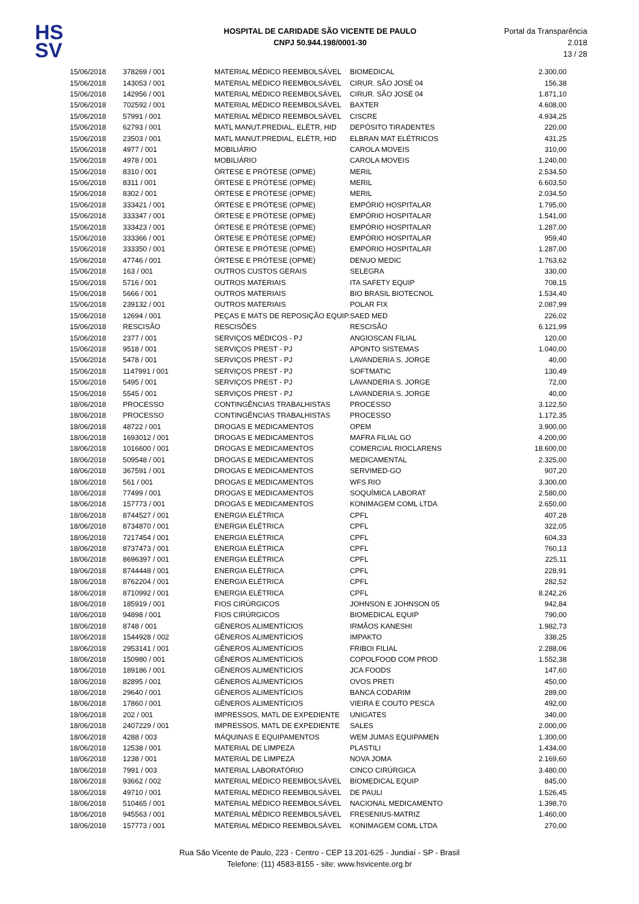HS
SV
HOSPITAL DE CARIDADE SÃO VICENTE DE PAULO
CNPJ 50.944.198/0001-30
Portal da Transparência 2.018
13 / 28
| 15/06/2018 | 378269 / 001 | MATERIAL MÉDICO REEMBOLSÁVEL | BIOMEDICAL | 2.300,00 |
| 15/06/2018 | 143053 / 001 | MATERIAL MÉDICO REEMBOLSÁVEL | CIRUR. SÃO JOSÉ 04 | 156,38 |
| 15/06/2018 | 142956 / 001 | MATERIAL MÉDICO REEMBOLSÁVEL | CIRUR. SÃO JOSÉ 04 | 1.871,10 |
| 15/06/2018 | 702592 / 001 | MATERIAL MÉDICO REEMBOLSÁVEL | BAXTER | 4.608,00 |
| 15/06/2018 | 57991 / 001 | MATERIAL MÉDICO REEMBOLSÁVEL | CISCRE | 4.934,25 |
| 15/06/2018 | 62793 / 001 | MATL MANUT.PREDIAL, ELÉTR, HID | DEPÓSITO TIRADENTES | 220,00 |
| 15/06/2018 | 23503 / 001 | MATL MANUT.PREDIAL, ELÉTR, HID | ELBRAN MAT ELÉTRICOS | 431,25 |
| 15/06/2018 | 4977 / 001 | MOBILIÁRIO | CAROLA MOVEIS | 310,00 |
| 15/06/2018 | 4978 / 001 | MOBILIÁRIO | CAROLA MOVEIS | 1.240,00 |
| 15/06/2018 | 8310 / 001 | ÓRTESE E PRÓTESE (OPME) | MERIL | 2.534,50 |
| 15/06/2018 | 8311 / 001 | ÓRTESE E PRÓTESE (OPME) | MERIL | 6.603,50 |
| 15/06/2018 | 8302 / 001 | ÓRTESE E PRÓTESE (OPME) | MERIL | 2.034,50 |
| 15/06/2018 | 333421 / 001 | ÓRTESE E PRÓTESE (OPME) | EMPÓRIO HOSPITALAR | 1.795,00 |
| 15/06/2018 | 333347 / 001 | ÓRTESE E PRÓTESE (OPME) | EMPÓRIO HOSPITALAR | 1.541,00 |
| 15/06/2018 | 333423 / 001 | ÓRTESE E PRÓTESE (OPME) | EMPÓRIO HOSPITALAR | 1.287,00 |
| 15/06/2018 | 333366 / 001 | ÓRTESE E PRÓTESE (OPME) | EMPÓRIO HOSPITALAR | 959,40 |
| 15/06/2018 | 333350 / 001 | ÓRTESE E PRÓTESE (OPME) | EMPÓRIO HOSPITALAR | 1.287,00 |
| 15/06/2018 | 47746 / 001 | ÓRTESE E PRÓTESE (OPME) | DENUO MEDIC | 1.763,62 |
| 15/06/2018 | 163 / 001 | OUTROS CUSTOS GERAIS | SELEGRA | 330,00 |
| 15/06/2018 | 5716 / 001 | OUTROS MATERIAIS | ITA SAFETY EQUIP | 708,15 |
| 15/06/2018 | 5666 / 001 | OUTROS MATERIAIS | BIO BRASIL BIOTECNOL | 1.534,40 |
| 15/06/2018 | 239132 / 001 | OUTROS MATERIAIS | POLAR FIX | 2.087,99 |
| 15/06/2018 | 12694 / 001 | PEÇAS E MATS DE REPOSIÇÃO EQUIP. | SAED MED | 226,02 |
| 15/06/2018 | RESCISÃO | RESCISÕES | RESCISÃO | 6.121,99 |
| 15/06/2018 | 2377 / 001 | SERVIÇOS MÉDICOS - PJ | ANGIOSCAN FILIAL | 120,00 |
| 15/06/2018 | 9518 / 001 | SERVIÇOS PREST - PJ | APONTO SISTEMAS | 1.040,00 |
| 15/06/2018 | 5478 / 001 | SERVIÇOS PREST - PJ | LAVANDERIA S. JORGE | 40,00 |
| 15/06/2018 | 1147991 / 001 | SERVIÇOS PREST - PJ | SOFTMATIC | 130,49 |
| 15/06/2018 | 5495 / 001 | SERVIÇOS PREST - PJ | LAVANDERIA S. JORGE | 72,00 |
| 15/06/2018 | 5545 / 001 | SERVIÇOS PREST - PJ | LAVANDERIA S. JORGE | 40,00 |
| 18/06/2018 | PROCESSO | CONTINGÊNCIAS TRABALHISTAS | PROCESSO | 3.122,50 |
| 18/06/2018 | PROCESSO | CONTINGÊNCIAS TRABALHISTAS | PROCESSO | 1.172,35 |
| 18/06/2018 | 48722 / 001 | DROGAS E MEDICAMENTOS | OPEM | 3.900,00 |
| 18/06/2018 | 1693012 / 001 | DROGAS E MEDICAMENTOS | MAFRA FILIAL GO | 4.200,00 |
| 18/06/2018 | 1016600 / 001 | DROGAS E MEDICAMENTOS | COMERCIAL RIOCLARENS | 18.600,00 |
| 18/06/2018 | 509548 / 001 | DROGAS E MEDICAMENTOS | MEDICAMENTAL | 2.325,00 |
| 18/06/2018 | 367591 / 001 | DROGAS E MEDICAMENTOS | SERVIMED-GO | 907,20 |
| 18/06/2018 | 561 / 001 | DROGAS E MEDICAMENTOS | WFS RIO | 3.300,00 |
| 18/06/2018 | 77499 / 001 | DROGAS E MEDICAMENTOS | SOQUÍMICA LABORAT | 2.580,00 |
| 18/06/2018 | 157773 / 001 | DROGAS E MEDICAMENTOS | KONIMAGEM COML LTDA | 2.650,00 |
| 18/06/2018 | 8744527 / 001 | ENERGIA ELÉTRICA | CPFL | 407,28 |
| 18/06/2018 | 8734870 / 001 | ENERGIA ELÉTRICA | CPFL | 322,05 |
| 18/06/2018 | 7217454 / 001 | ENERGIA ELÉTRICA | CPFL | 604,33 |
| 18/06/2018 | 8737473 / 001 | ENERGIA ELÉTRICA | CPFL | 760,13 |
| 18/06/2018 | 8696397 / 001 | ENERGIA ELÉTRICA | CPFL | 225,11 |
| 18/06/2018 | 8744448 / 001 | ENERGIA ELÉTRICA | CPFL | 228,91 |
| 18/06/2018 | 8762204 / 001 | ENERGIA ELÉTRICA | CPFL | 282,52 |
| 18/06/2018 | 8710992 / 001 | ENERGIA ELÉTRICA | CPFL | 8.242,26 |
| 18/06/2018 | 185919 / 001 | FIOS CIRÚRGICOS | JOHNSON E JOHNSON 05 | 942,84 |
| 18/06/2018 | 94898 / 001 | FIOS CIRÚRGICOS | BIOMEDICAL EQUIP | 790,00 |
| 18/06/2018 | 8748 / 001 | GÊNEROS ALIMENTÍCIOS | IRMÃOS KANESHI | 1.982,73 |
| 18/06/2018 | 1544928 / 002 | GÊNEROS ALIMENTÍCIOS | IMPAKTO | 338,25 |
| 18/06/2018 | 2953141 / 001 | GÊNEROS ALIMENTÍCIOS | FRIBOI FILIAL | 2.288,06 |
| 18/06/2018 | 150980 / 001 | GÊNEROS ALIMENTÍCIOS | COPOLFOOD COM PROD | 1.552,38 |
| 18/06/2018 | 189186 / 001 | GÊNEROS ALIMENTÍCIOS | JCA FOODS | 147,60 |
| 18/06/2018 | 82895 / 001 | GÊNEROS ALIMENTÍCIOS | OVOS PRETI | 450,00 |
| 18/06/2018 | 29640 / 001 | GÊNEROS ALIMENTÍCIOS | BANCA CODARIM | 289,00 |
| 18/06/2018 | 17860 / 001 | GÊNEROS ALIMENTÍCIOS | VIEIRA E COUTO PESCA | 492,00 |
| 18/06/2018 | 202 / 001 | IMPRESSOS, MATL DE EXPEDIENTE | UNIGATES | 340,00 |
| 18/06/2018 | 2407229 / 001 | IMPRESSOS, MATL DE EXPEDIENTE | SALES | 2.000,00 |
| 18/06/2018 | 4288 / 003 | MÁQUINAS E EQUIPAMENTOS | WEM JUMAS EQUIPAMEN | 1.300,00 |
| 18/06/2018 | 12538 / 001 | MATERIAL DE LIMPEZA | PLASTILI | 1.434,00 |
| 18/06/2018 | 1238 / 001 | MATERIAL DE LIMPEZA | NOVA JOMA | 2.169,60 |
| 18/06/2018 | 7991 / 003 | MATERIAL LABORATÓRIO | CINCO CIRÚRGICA | 3.480,00 |
| 18/06/2018 | 93662 / 002 | MATERIAL MÉDICO REEMBOLSÁVEL | BIOMEDICAL EQUIP | 845,00 |
| 18/06/2018 | 49710 / 001 | MATERIAL MÉDICO REEMBOLSÁVEL | DE PAULI | 1.526,45 |
| 18/06/2018 | 510465 / 001 | MATERIAL MÉDICO REEMBOLSÁVEL | NACIONAL MEDICAMENTO | 1.398,70 |
| 18/06/2018 | 945563 / 001 | MATERIAL MÉDICO REEMBOLSÁVEL | FRESENIUS-MATRIZ | 1.460,00 |
| 18/06/2018 | 157773 / 001 | MATERIAL MÉDICO REEMBOLSÁVEL | KONIMAGEM COML LTDA | 270,00 |
Rua São Vicente de Paulo, 223 - Centro - CEP 13.201-625 - Jundiaí - SP - Brasil
Telefone: (11) 4583-8155 - site: www.hsvicente.org.br